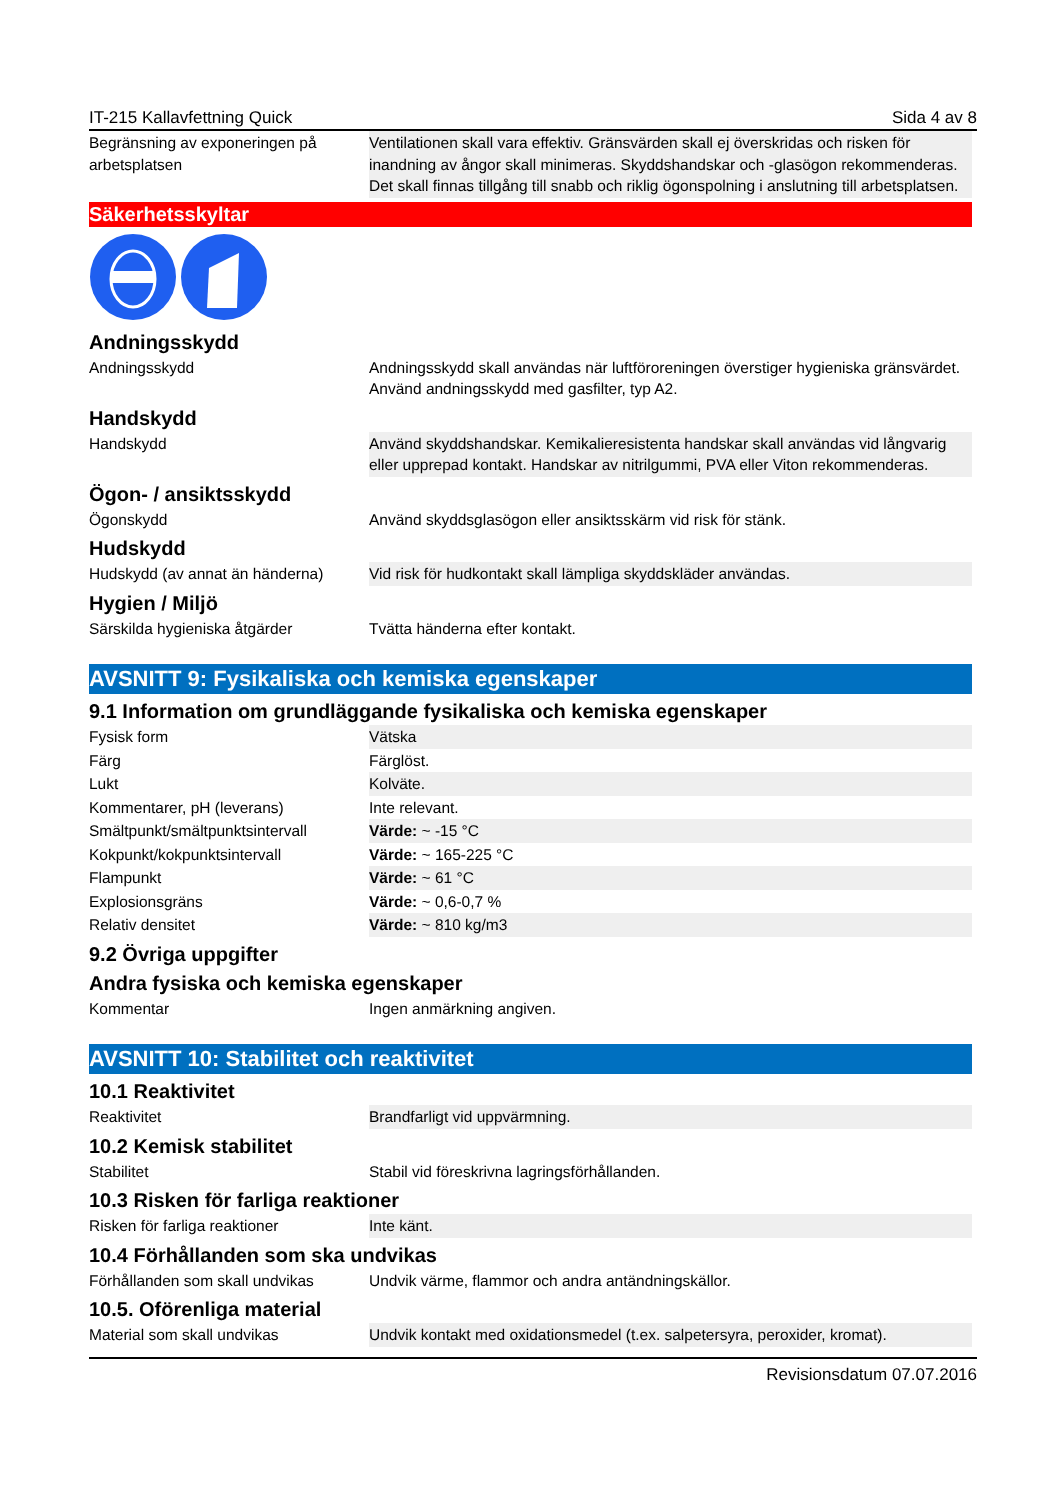IT-215 Kallavfettning Quick Sida 4 av 8
| Begränsning av exponeringen på arbetsplatsen | Ventilationen skall vara effektiv. Gränsvärden skall ej överskridas och risken för inandning av ångor skall minimeras. Skyddshandskar och -glasögon rekommenderas. Det skall finnas tillgång till snabb och riklig ögonspolning i anslutning till arbetsplatsen. |
Säkerhetsskyltar
Andningsskydd
| Andningsskydd | Andningsskydd skall användas när luftföroreningen överstiger hygieniska gränsvärdet. Använd andningsskydd med gasfilter, typ A2. |
Handskydd
| Handskydd | Använd skyddshandskar. Kemikalieresistenta handskar skall användas vid långvarig eller upprepad kontakt. Handskar av nitrilgummi, PVA eller Viton rekommenderas. |
Ögon- / ansiktsskydd
| Ögonskydd | Använd skyddsglasögon eller ansiktsskärm vid risk för stänk. |
Hudskydd
| Hudskydd (av annat än händerna) | Vid risk för hudkontakt skall lämpliga skyddskläder användas. |
Hygien / Miljö
| Särskilda hygieniska åtgärder | Tvätta händerna efter kontakt. |
AVSNITT 9: Fysikaliska och kemiska egenskaper
9.1 Information om grundläggande fysikaliska och kemiska egenskaper
| Fysisk form | Vätska |
| Färg | Färglöst. |
| Lukt | Kolväte. |
| Kommentarer, pH (leverans) | Inte relevant. |
| Smältpunkt/smältpunktsintervall | Värde: ~ -15 °C |
| Kokpunkt/kokpunktsintervall | Värde: ~ 165-225 °C |
| Flampunkt | Värde: ~ 61 °C |
| Explosionsgräns | Värde: ~ 0,6-0,7 % |
| Relativ densitet | Värde: ~ 810 kg/m3 |
9.2 Övriga uppgifter
Andra fysiska och kemiska egenskaper
| Kommentar | Ingen anmärkning angiven. |
AVSNITT 10: Stabilitet och reaktivitet
10.1 Reaktivitet
| Reaktivitet | Brandfarligt vid uppvärmning. |
10.2 Kemisk stabilitet
| Stabilitet | Stabil vid föreskrivna lagringsförhållanden. |
10.3 Risken för farliga reaktioner
| Risken för farliga reaktioner | Inte känt. |
10.4 Förhållanden som ska undvikas
| Förhållanden som skall undvikas | Undvik värme, flammor och andra antändningskällor. |
10.5. Oförenliga material
| Material som skall undvikas | Undvik kontakt med oxidationsmedel (t.ex. salpetersyra, peroxider, kromat). |
Revisionsdatum 07.07.2016